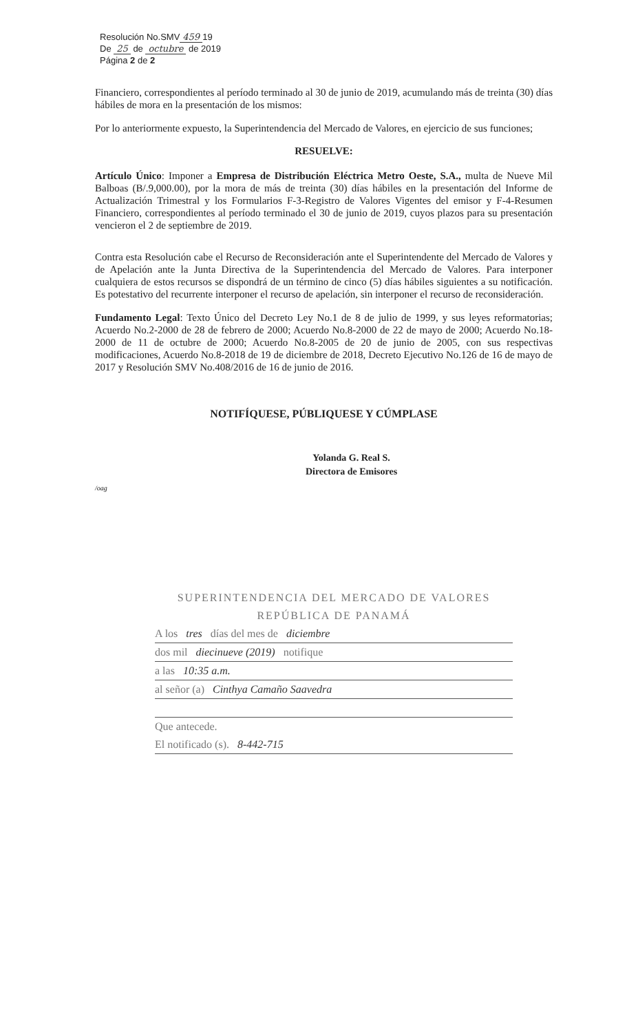Resolución No.SMV 459 19
De 25 de octubre de 2019
Página 2 de 2
Financiero, correspondientes al período terminado al 30 de junio de 2019, acumulando más de treinta (30) días hábiles de mora en la presentación de los mismos:
Por lo anteriormente expuesto, la Superintendencia del Mercado de Valores, en ejercicio de sus funciones;
RESUELVE:
Artículo Único: Imponer a Empresa de Distribución Eléctrica Metro Oeste, S.A., multa de Nueve Mil Balboas (B/.9,000.00), por la mora de más de treinta (30) días hábiles en la presentación del Informe de Actualización Trimestral y los Formularios F-3-Registro de Valores Vigentes del emisor y F-4-Resumen Financiero, correspondientes al período terminado el 30 de junio de 2019, cuyos plazos para su presentación vencieron el 2 de septiembre de 2019.
Contra esta Resolución cabe el Recurso de Reconsideración ante el Superintendente del Mercado de Valores y de Apelación ante la Junta Directiva de la Superintendencia del Mercado de Valores. Para interponer cualquiera de estos recursos se dispondrá de un término de cinco (5) días hábiles siguientes a su notificación. Es potestativo del recurrente interponer el recurso de apelación, sin interponer el recurso de reconsideración.
Fundamento Legal: Texto Único del Decreto Ley No.1 de 8 de julio de 1999, y sus leyes reformatorias; Acuerdo No.2-2000 de 28 de febrero de 2000; Acuerdo No.8-2000 de 22 de mayo de 2000; Acuerdo No.18-2000 de 11 de octubre de 2000; Acuerdo No.8-2005 de 20 de junio de 2005, con sus respectivas modificaciones, Acuerdo No.8-2018 de 19 de diciembre de 2018, Decreto Ejecutivo No.126 de 16 de mayo de 2017 y Resolución SMV No.408/2016 de 16 de junio de 2016.
NOTIFÍQUESE, PÚBLIQUESE Y CÚMPLASE
Yolanda G. Real S.
Directora de Emisores
/oag
SUPERINTENDENCIA DEL MERCADO DE VALORES
REPÚBLICA DE PANAMÁ
A los tres días del mes de diciembre
dos mil diecinueve (2019) notifique
a las 10:35 a.m.
al señor (a) Cinthya Camaño Saavedra
Que antecede.
El notificado (s). 8-442-715